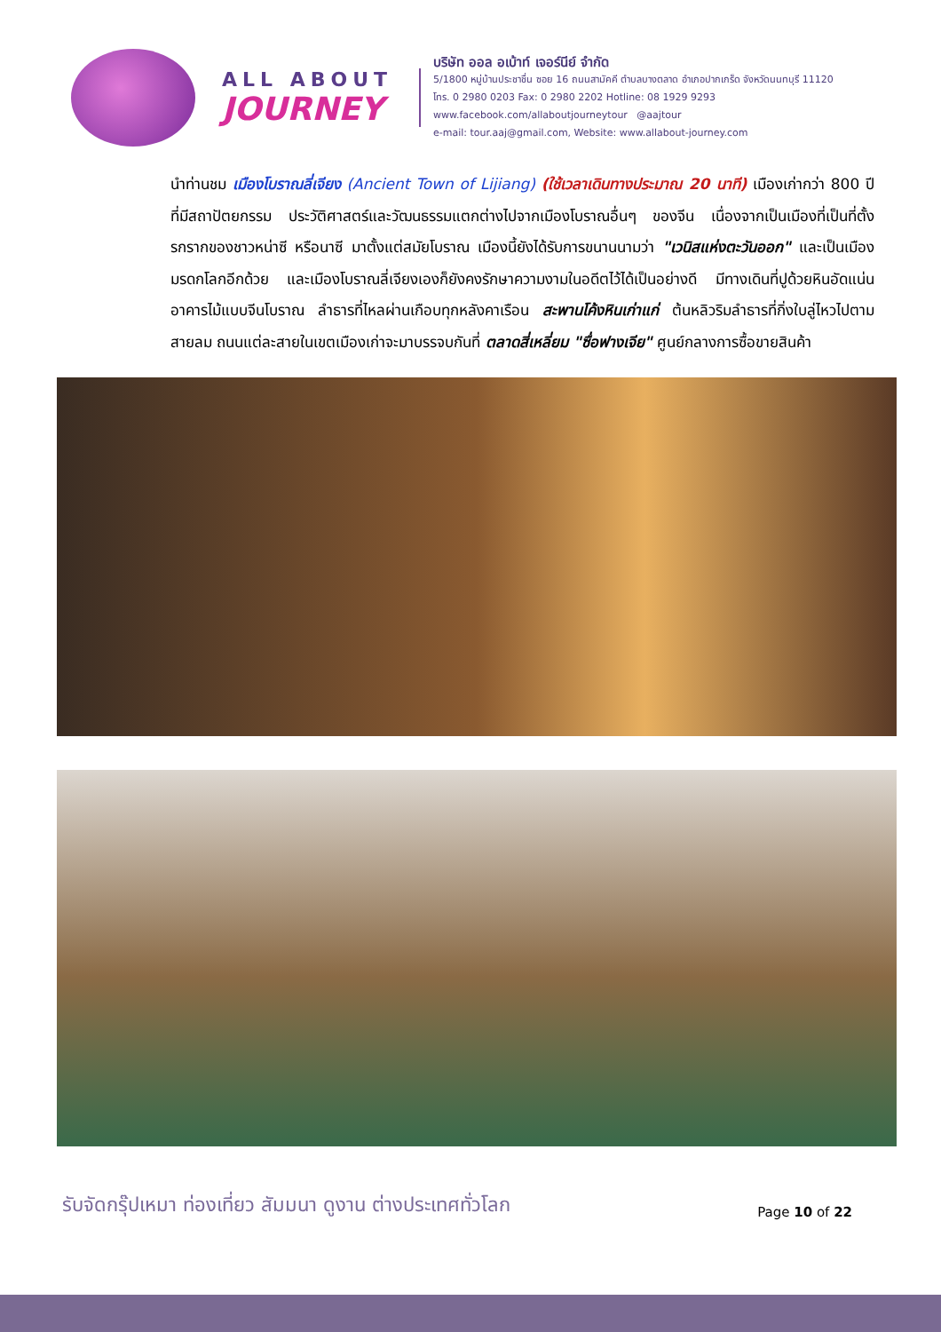ALL ABOUT
JOURNEY
บริษัท ออล อเบ้าท์ เจอร์นีย์ จำกัด
5/1800 หมู่บ้านประชาชื่น ซอย 16 ถนนสามัคคี ตำบลบางตลาด อำเภอปากเกร็ด จังหวัดนนทบุรี 11120
โทร. 0 2980 0203 Fax: 0 2980 2202 Hotline: 08 1929 9293
www.facebook.com/allaboutjourneytour @aajtour
e-mail: tour.aaj@gmail.com, Website: www.allabout-journey.com
นำท่านชม เมืองโบราณลี่เจียง (Ancient Town of Lijiang) (ใช้เวลาเดินทางประมาณ 20 นาที) เมืองเก่ากว่า 800 ปี ที่มีสถาปัตยกรรม ประวัติศาสตร์และวัฒนธรรมแตกต่างไปจากเมืองโบราณอื่นๆ ของจีน เนื่องจากเป็นเมืองที่เป็นที่ตั้งรกรากของชาวหน่าซี หรือนาซี มาตั้งแต่สมัยโบราณ เมืองนี้ยังได้รับการขนานนามว่า "เวนิสแห่งตะวันออก" และเป็นเมืองมรดกโลกอีกด้วย และเมืองโบราณลี่เจียงเองก็ยังคงรักษาความงามในอดีตไว้ได้เป็นอย่างดี มีทางเดินที่ปูด้วยหินอัดแน่น อาคารไม้แบบจีนโบราณ ลำธารที่ไหลผ่านเกือบทุกหลังคาเรือน สะพานโค้งหินเก่าแก่ ต้นหลิวริมลำธารที่กิ่งใบลู่ไหวไปตามสายลม ถนนแต่ละสายในเขตเมืองเก่าจะมาบรรจบกันที่ ตลาดสี่เหลี่ยม "ซื่อฟางเจีย" ศูนย์กลางการซื้อขายสินค้า
รับจัดกรุ๊ปเหมา ท่องเที่ยว สัมมนา ดูงาน ต่างประเทศทั่วโลก
Page 10 of 22